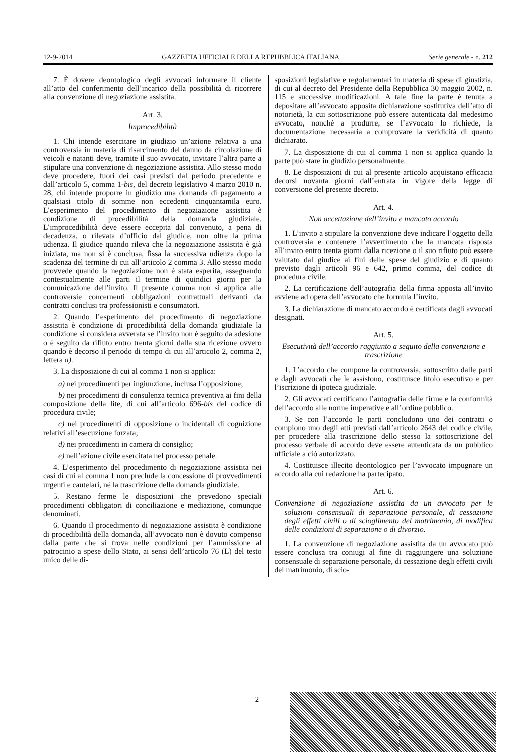12-9-2014 GAZZETTA UFFICIALE DELLA REPUBBLICA ITALIANA Serie generale - n. 212
7. È dovere deontologico degli avvocati informare il cliente all’atto del conferimento dell’incarico della possibilità di ricorrere alla convenzione di negoziazione assistita.
Art. 3.
Improcedibilità
1. Chi intende esercitare in giudizio un’azione relativa a una controversia in materia di risarcimento del danno da circolazione di veicoli e natanti deve, tramite il suo avvocato, invitare l’altra parte a stipulare una convenzione di negoziazione assistita. Allo stesso modo deve procedere, fuori dei casi previsti dal periodo precedente e dall’articolo 5, comma 1-bis, del decreto legislativo 4 marzo 2010 n. 28, chi intende proporre in giudizio una domanda di pagamento a qualsiasi titolo di somme non eccedenti cinquantamila euro. L’esperimento del procedimento di negoziazione assistita è condizione di procedibilità della domanda giudiziale. L’improcedibilità deve essere eccepita dal convenuto, a pena di decadenza, o rilevata d’ufficio dal giudice, non oltre la prima udienza. Il giudice quando rileva che la negoziazione assistita è già iniziata, ma non si è conclusa, fissa la successiva udienza dopo la scadenza del termine di cui all’articolo 2 comma 3. Allo stesso modo provvede quando la negoziazione non è stata esperita, assegnando contestualmente alle parti il termine di quindici giorni per la comunicazione dell’invito. Il presente comma non si applica alle controversie concernenti obbligazioni contrattuali derivanti da contratti conclusi tra professionisti e consumatori.
2. Quando l’esperimento del procedimento di negoziazione assistita è condizione di procedibilità della domanda giudiziale la condizione si considera avverata se l’invito non è seguito da adesione o è seguito da rifiuto entro trenta giorni dalla sua ricezione ovvero quando è decorso il periodo di tempo di cui all’articolo 2, comma 2, lettera a).
3. La disposizione di cui al comma 1 non si applica:
a) nei procedimenti per ingiunzione, inclusa l’opposizione;
b) nei procedimenti di consulenza tecnica preventiva ai fini della composizione della lite, di cui all’articolo 696-bis del codice di procedura civile;
c) nei procedimenti di opposizione o incidentali di cognizione relativi all’esecuzione forzata;
d) nei procedimenti in camera di consiglio;
e) nell’azione civile esercitata nel processo penale.
4. L’esperimento del procedimento di negoziazione assistita nei casi di cui al comma 1 non preclude la concessione di provvedimenti urgenti e cautelari, né la trascrizione della domanda giudiziale.
5. Restano ferme le disposizioni che prevedono speciali procedimenti obbligatori di conciliazione e mediazione, comunque denominati.
6. Quando il procedimento di negoziazione assistita è condizione di procedibilità della domanda, all’avvocato non è dovuto compenso dalla parte che si trova nelle condizioni per l’ammissione al patrocinio a spese dello Stato, ai sensi dell’articolo 76 (L) del testo unico delle di-
sposizioni legislative e regolamentari in materia di spese di giustizia, di cui al decreto del Presidente della Repubblica 30 maggio 2002, n. 115 e successive modificazioni. A tale fine la parte è tenuta a depositare all’avvocato apposita dichiarazione sostitutiva dell’atto di notorietà, la cui sottoscrizione può essere autenticata dal medesimo avvocato, nonché a produrre, se l’avvocato lo richiede, la documentazione necessaria a comprovare la veridicità di quanto dichiarato.
7. La disposizione di cui al comma 1 non si applica quando la parte può stare in giudizio personalmente.
8. Le disposizioni di cui al presente articolo acquistano efficacia decorsi novanta giorni dall’entrata in vigore della legge di conversione del presente decreto.
Art. 4.
Non accettazione dell’invito e mancato accordo
1. L’invito a stipulare la convenzione deve indicare l’oggetto della controversia e contenere l’avvertimento che la mancata risposta all’invito entro trenta giorni dalla ricezione o il suo rifiuto può essere valutato dal giudice ai fini delle spese del giudizio e di quanto previsto dagli articoli 96 e 642, primo comma, del codice di procedura civile.
2. La certificazione dell’autografia della firma apposta all’invito avviene ad opera dell’avvocato che formula l’invito.
3. La dichiarazione di mancato accordo è certificata dagli avvocati designati.
Art. 5.
Esecutività dell’accordo raggiunto a seguito della convenzione e trascrizione
1. L’accordo che compone la controversia, sottoscritto dalle parti e dagli avvocati che le assistono, costituisce titolo esecutivo e per l’iscrizione di ipoteca giudiziale.
2. Gli avvocati certificano l’autografia delle firme e la conformità dell’accordo alle norme imperative e all’ordine pubblico.
3. Se con l’accordo le parti concludono uno dei contratti o compiono uno degli atti previsti dall’articolo 2643 del codice civile, per procedere alla trascrizione dello stesso la sottoscrizione del processo verbale di accordo deve essere autenticata da un pubblico ufficiale a ciò autorizzato.
4. Costituisce illecito deontologico per l’avvocato impugnare un accordo alla cui redazione ha partecipato.
Art. 6.
Convenzione di negoziazione assistita da un avvocato per le soluzioni consensuali di separazione personale, di cessazione degli effetti civili o di scioglimento del matrimonio, di modifica delle condizioni di separazione o di divorzio.
1. La convenzione di negoziazione assistita da un avvocato può essere conclusa tra coniugi al fine di raggiungere una soluzione consensuale di separazione personale, di cessazione degli effetti civili del matrimonio, di scio-
— 2 —